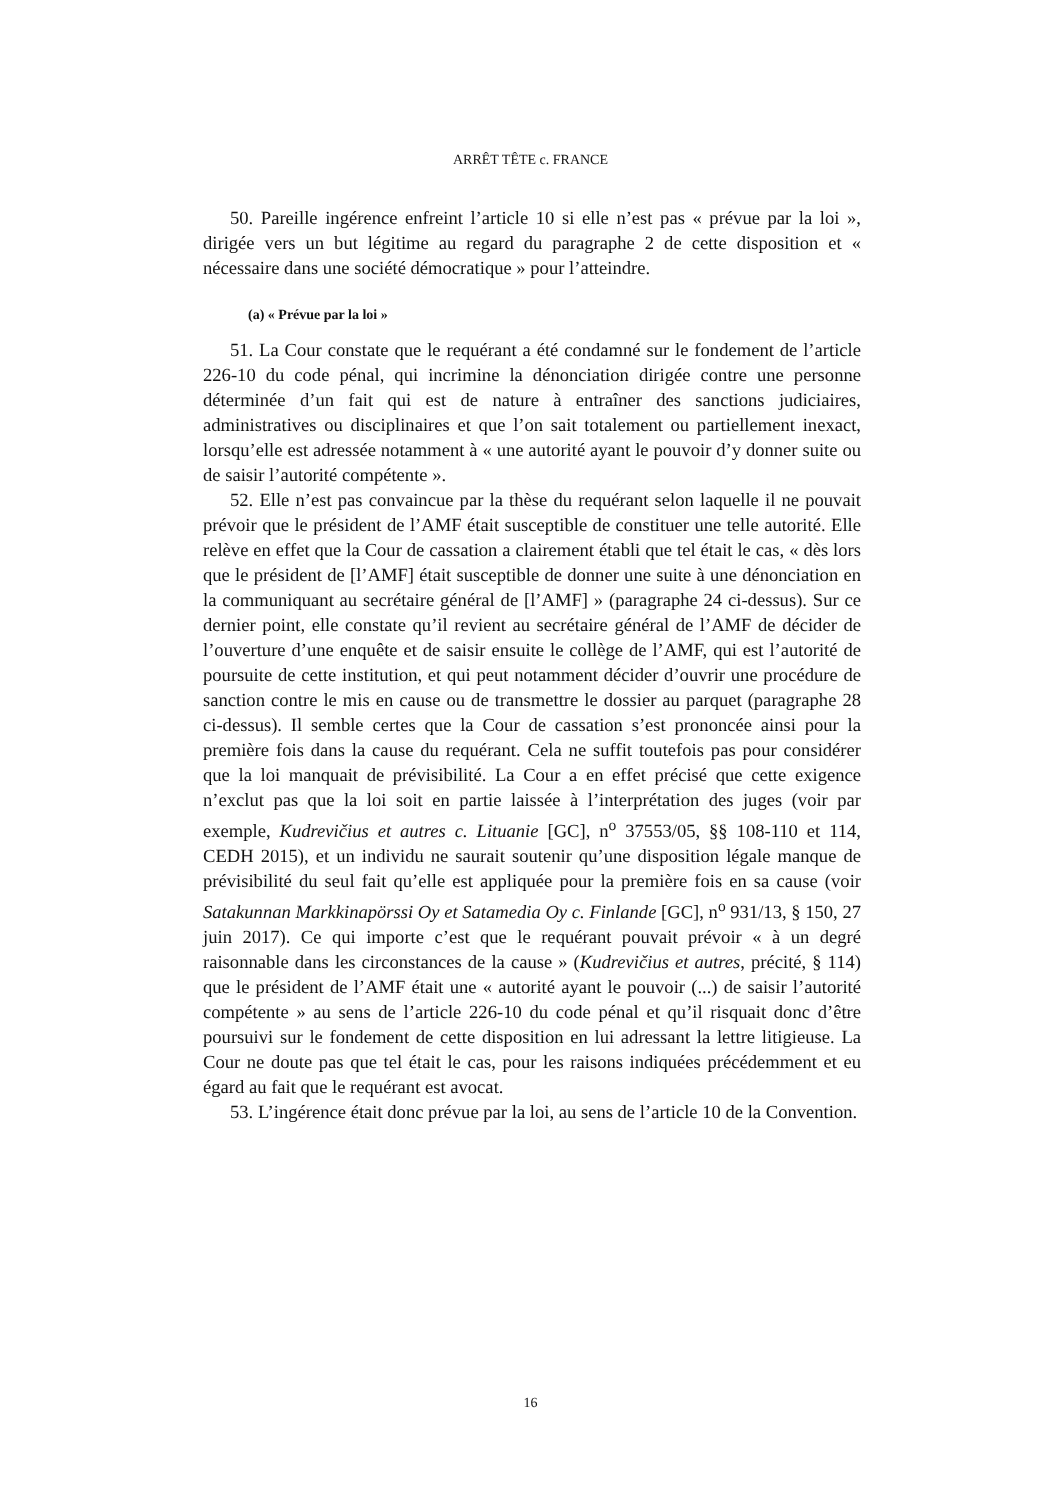ARRÊT TÊTE c. FRANCE
50. Pareille ingérence enfreint l’article 10 si elle n’est pas « prévue par la loi », dirigée vers un but légitime au regard du paragraphe 2 de cette disposition et « nécessaire dans une société démocratique » pour l’atteindre.
(a) « Prévue par la loi »
51. La Cour constate que le requérant a été condamné sur le fondement de l’article 226-10 du code pénal, qui incrimine la dénonciation dirigée contre une personne déterminée d’un fait qui est de nature à entraîner des sanctions judiciaires, administratives ou disciplinaires et que l’on sait totalement ou partiellement inexact, lorsqu’elle est adressée notamment à « une autorité ayant le pouvoir d’y donner suite ou de saisir l’autorité compétente ».
52. Elle n’est pas convaincue par la thèse du requérant selon laquelle il ne pouvait prévoir que le président de l’AMF était susceptible de constituer une telle autorité. Elle relève en effet que la Cour de cassation a clairement établi que tel était le cas, « dès lors que le président de [l’AMF] était susceptible de donner une suite à une dénonciation en la communiquant au secrétaire général de [l’AMF] » (paragraphe 24 ci-dessus). Sur ce dernier point, elle constate qu’il revient au secrétaire général de l’AMF de décider de l’ouverture d’une enquête et de saisir ensuite le collège de l’AMF, qui est l’autorité de poursuite de cette institution, et qui peut notamment décider d’ouvrir une procédure de sanction contre le mis en cause ou de transmettre le dossier au parquet (paragraphe 28 ci-dessus). Il semble certes que la Cour de cassation s’est prononcée ainsi pour la première fois dans la cause du requérant. Cela ne suffit toutefois pas pour considérer que la loi manquait de prévisibilité. La Cour a en effet précisé que cette exigence n’exclut pas que la loi soit en partie laissée à l’interprétation des juges (voir par exemple, Kudrevičius et autres c. Lituanie [GC], n<sup>o</sup> 37553/05, §§ 108-110 et 114, CEDH 2015), et un individu ne saurait soutenir qu’une disposition légale manque de prévisibilité du seul fait qu’elle est appliquée pour la première fois en sa cause (voir Satakunnan Markkinapörssi Oy et Satamedia Oy c. Finlande [GC], n<sup>o</sup> 931/13, § 150, 27 juin 2017). Ce qui importe c’est que le requérant pouvait prévoir « à un degré raisonnable dans les circonstances de la cause » (Kudrevičius et autres, précité, § 114) que le président de l’AMF était une « autorité ayant le pouvoir (...) de saisir l’autorité compétente » au sens de l’article 226-10 du code pénal et qu’il risquait donc d’être poursuivi sur le fondement de cette disposition en lui adressant la lettre litigieuse. La Cour ne doute pas que tel était le cas, pour les raisons indiquées précédemment et eu égard au fait que le requérant est avocat.
53. L’ingérence était donc prévue par la loi, au sens de l’article 10 de la Convention.
16